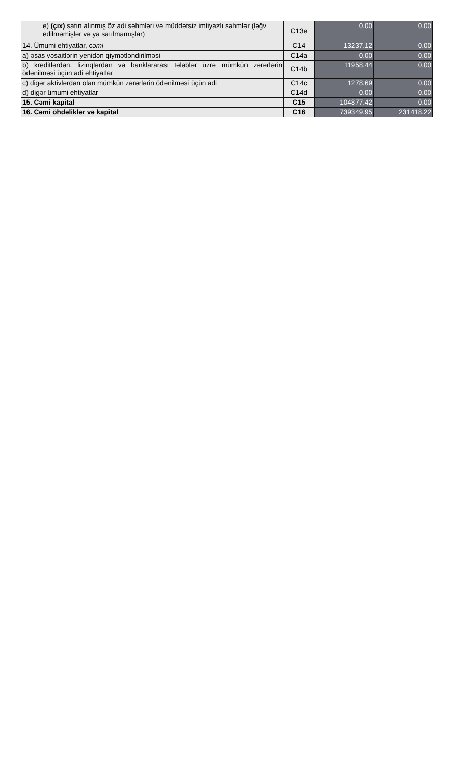| e) (çıx) satın alınmış öz adi səhmləri və müddətsiz imtiyazlı səhmlər (ləğv edilməmişlər və ya satılmamışlar) | C13e | 0.00 | 0.00 |
| 14. Ümumi ehtiyatlar, c əmi | C14 | 13237.12 | 0.00 |
| a) əsas vəsaitlərin yenidən qiymətləndirilməsi | C14a | 0.00 | 0.00 |
| b) kreditlərdən, lizinqlərdən və banklararası tələblər üzrə mümkün zərərlərin ödənilməsi üçün adi ehtiyatlar | C14b | 11958.44 | 0.00 |
| c) digər aktivlərdən olan mümkün zərərlərin ödənilməsi üçün adi | C14c | 1278.69 | 0.00 |
| d) digər ümumi ehtiyatlar | C14d | 0.00 | 0.00 |
| 15. Cəmi kapital | C15 | 104877.42 | 0.00 |
| 16. Cəmi öhdəliklər və kapital | C16 | 739349.95 | 231418.22 |